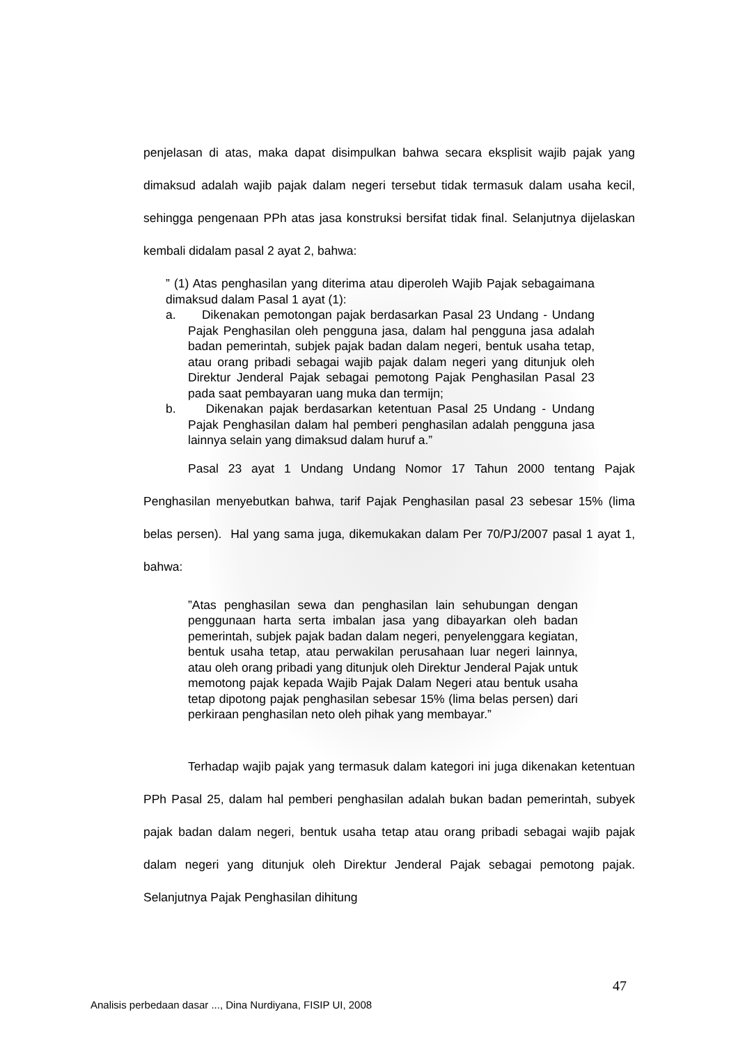penjelasan di atas, maka dapat disimpulkan bahwa secara eksplisit wajib pajak yang dimaksud adalah wajib pajak dalam negeri tersebut tidak termasuk dalam usaha kecil, sehingga pengenaan PPh atas jasa konstruksi bersifat tidak final. Selanjutnya dijelaskan kembali didalam pasal 2 ayat 2, bahwa:
” (1) Atas penghasilan yang diterima atau diperoleh Wajib Pajak sebagaimana dimaksud dalam Pasal 1 ayat (1):
a. Dikenakan pemotongan pajak berdasarkan Pasal 23 Undang - Undang Pajak Penghasilan oleh pengguna jasa, dalam hal pengguna jasa adalah badan pemerintah, subjek pajak badan dalam negeri, bentuk usaha tetap, atau orang pribadi sebagai wajib pajak dalam negeri yang ditunjuk oleh Direktur Jenderal Pajak sebagai pemotong Pajak Penghasilan Pasal 23 pada saat pembayaran uang muka dan termijn;
b. Dikenakan pajak berdasarkan ketentuan Pasal 25 Undang - Undang Pajak Penghasilan dalam hal pemberi penghasilan adalah pengguna jasa lainnya selain yang dimaksud dalam huruf a.”
Pasal 23 ayat 1 Undang Undang Nomor 17 Tahun 2000 tentang Pajak Penghasilan menyebutkan bahwa, tarif Pajak Penghasilan pasal 23 sebesar 15% (lima belas persen). Hal yang sama juga, dikemukakan dalam Per 70/PJ/2007 pasal 1 ayat 1, bahwa:
”Atas penghasilan sewa dan penghasilan lain sehubungan dengan penggunaan harta serta imbalan jasa yang dibayarkan oleh badan pemerintah, subjek pajak badan dalam negeri, penyelenggara kegiatan, bentuk usaha tetap, atau perwakilan perusahaan luar negeri lainnya, atau oleh orang pribadi yang ditunjuk oleh Direktur Jenderal Pajak untuk memotong pajak kepada Wajib Pajak Dalam Negeri atau bentuk usaha tetap dipotong pajak penghasilan sebesar 15% (lima belas persen) dari perkiraan penghasilan neto oleh pihak yang membayar.”
Terhadap wajib pajak yang termasuk dalam kategori ini juga dikenakan ketentuan PPh Pasal 25, dalam hal pemberi penghasilan adalah bukan badan pemerintah, subyek pajak badan dalam negeri, bentuk usaha tetap atau orang pribadi sebagai wajib pajak dalam negeri yang ditunjuk oleh Direktur Jenderal Pajak sebagai pemotong pajak. Selanjutnya Pajak Penghasilan dihitung
47
Analisis perbedaan dasar ..., Dina Nurdiyana, FISIP UI, 2008